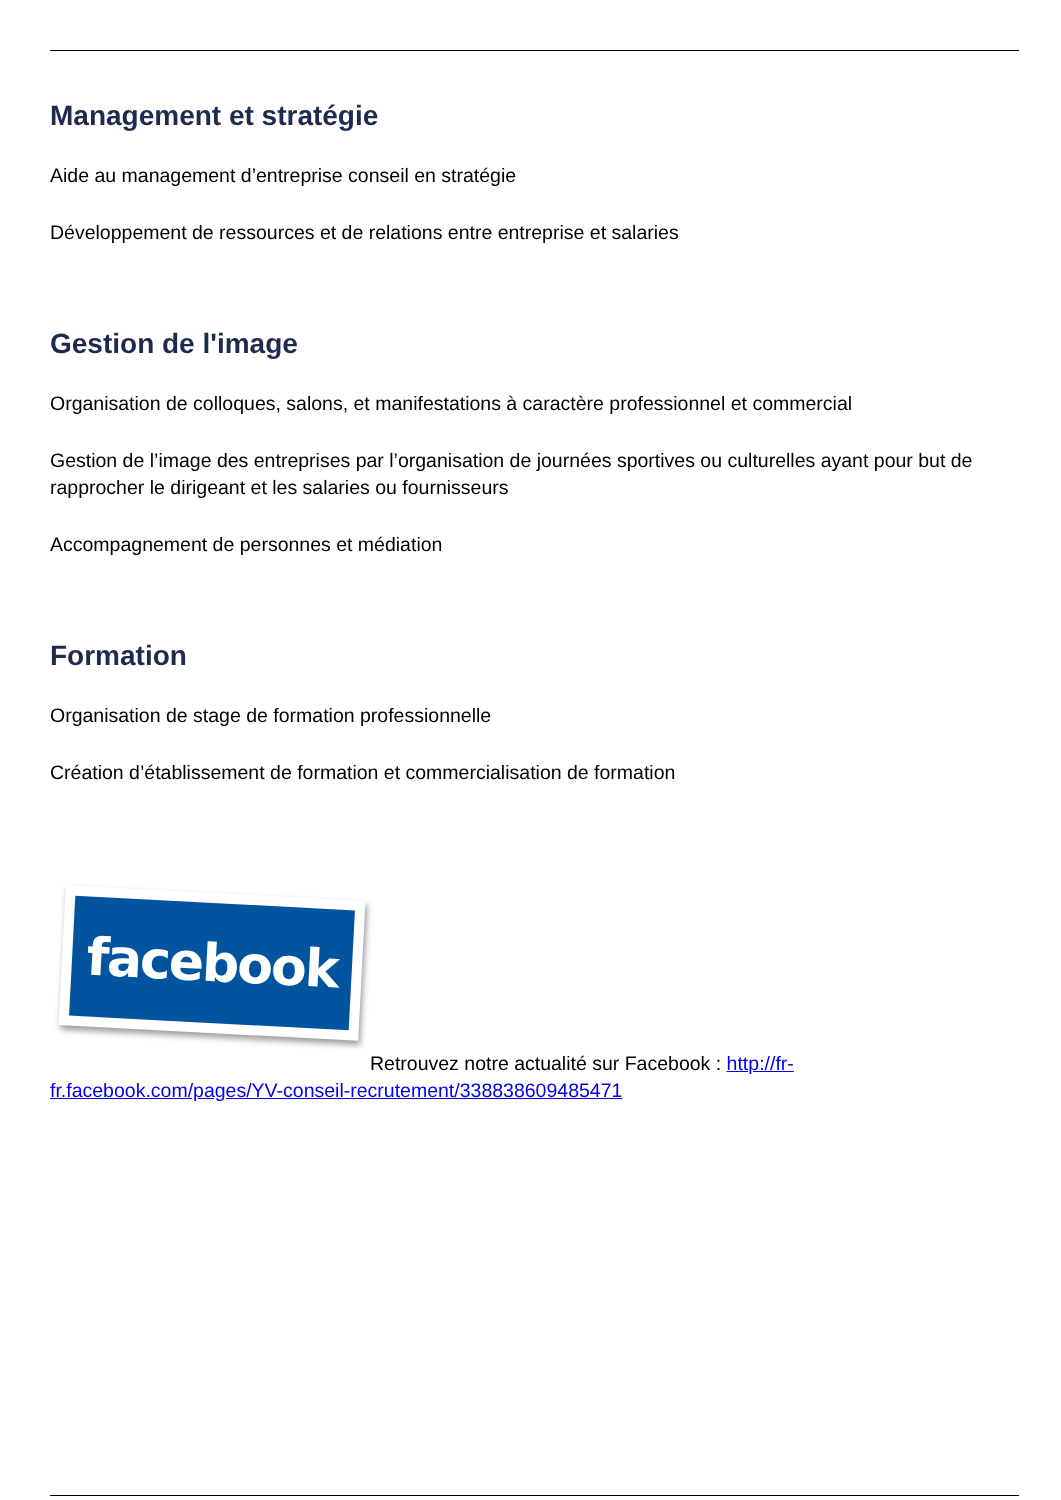Management et stratégie
Aide au management d’entreprise conseil en stratégie
Développement de ressources et de relations entre entreprise et salaries
Gestion de l'image
Organisation de colloques, salons, et manifestations à caractère professionnel et commercial
Gestion de l’image des entreprises par l’organisation de journées sportives ou culturelles ayant pour but de rapprocher le dirigeant et les salaries ou fournisseurs
Accompagnement de personnes et médiation
Formation
Organisation de stage de formation professionnelle
Création d’établissement de formation et commercialisation de formation
facebook
Retrouvez notre actualité sur Facebook : http://fr-fr.facebook.com/pages/YV-conseil-recrutement/338838609485471